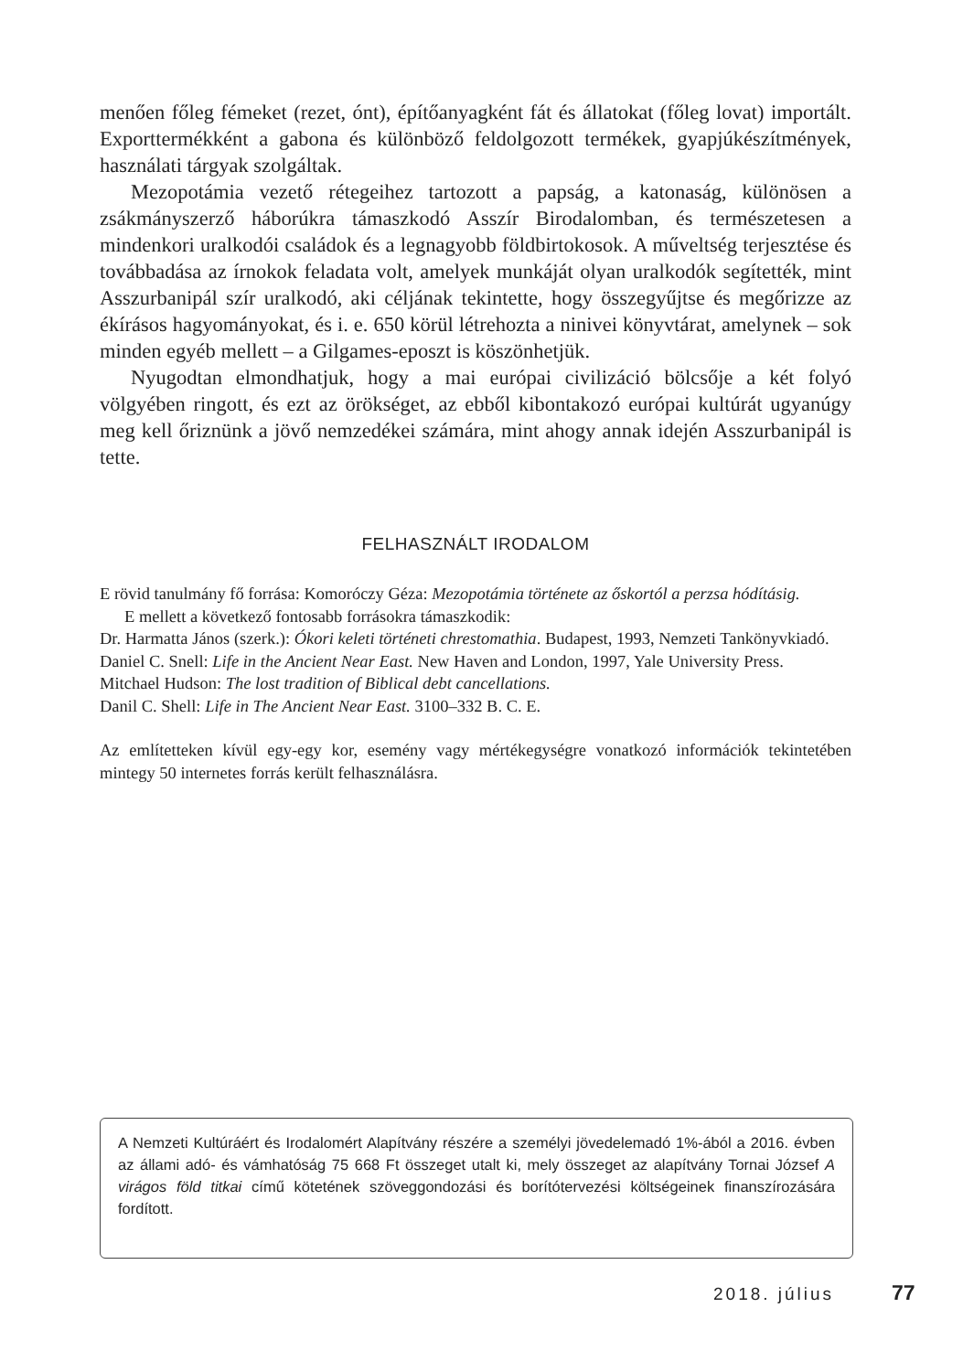menően főleg fémeket (rezet, ónt), építőanyagként fát és állatokat (főleg lovat) importált. Exporttermékként a gabona és különböző feldolgozott termékek, gyapjúkészítmények, használati tárgyak szolgáltak.
Mezopotámia vezető rétegeihez tartozott a papság, a katonaság, különösen a zsákmányszerző háborúkra támaszkodó Asszír Birodalomban, és természetesen a mindenkori uralkodói családok és a legnagyobb földbirtokosok. A műveltség terjesztése és továbbadása az írnokok feladata volt, amelyek munkáját olyan uralkodók segítették, mint Asszurbanipál szír uralkodó, aki céljának tekintette, hogy összegyűjtse és megőrizze az ékírásos hagyományokat, és i. e. 650 körül létrehozta a ninivei könyvtárat, amelynek – sok minden egyéb mellett – a Gilgames-eposzt is köszönhetjük.
Nyugodtan elmondhatjuk, hogy a mai európai civilizáció bölcsője a két folyó völgyében ringott, és ezt az örökséget, az ebből kibontakozó európai kultúrát ugyanúgy meg kell őriznünk a jövő nemzedékei számára, mint ahogy annak idején Asszurbanipál is tette.
FELHASZNÁLT IRODALOM
E rövid tanulmány fő forrása: Komoróczy Géza: Mezopotámia története az őskortól a perzsa hódításig.
E mellett a következő fontosabb forrásokra támaszkodik:
Dr. Harmatta János (szerk.): Ókori keleti történeti chrestomathia. Budapest, 1993, Nemzeti Tankönyvkiadó.
Daniel C. Snell: Life in the Ancient Near East. New Haven and London, 1997, Yale University Press.
Mitchael Hudson: The lost tradition of Biblical debt cancellations.
Danil C. Shell: Life in The Ancient Near East. 3100–332 B. C. E.
Az említetteken kívül egy-egy kor, esemény vagy mértékegységre vonatkozó információk tekintetében mintegy 50 internetes forrás került felhasználásra.
A Nemzeti Kultúráért és Irodalomért Alapítvány részére a személyi jövedelemadó 1%-ából a 2016. évben az állami adó- és vámhatóság 75 668 Ft összeget utalt ki, mely összeget az alapítvány Tornai József A virágos föld titkai című kötetének szöveggondozási és borítótervezési költségeinek finanszírozására fordított.
2018. július 77